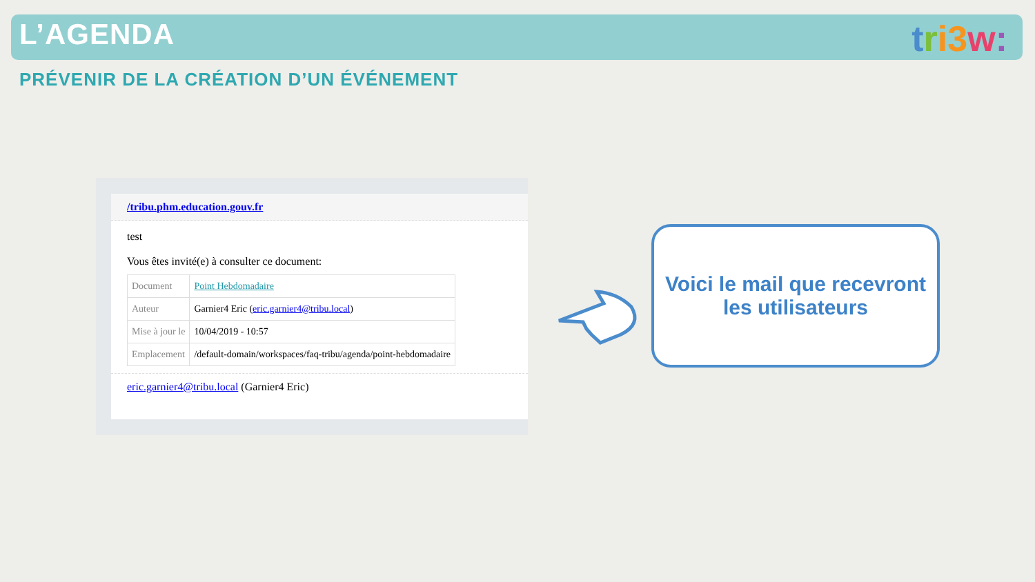L’AGENDA tri 3 w:
PRÉVENIR DE LA CRÉATION D’UN ÉVÉNEMENT
/tribu.phm.education.gouv.fr
test
Vous êtes invité(e) à consulter ce document:
| Document | Point Hebdomadaire |
| Auteur | Garnier4 Eric ( eric.garnier4@tribu.local ) |
| Mise à jour le | 10/04/2019 - 10:57 |
| Emplacement | /default-domain/workspaces/faq-tribu/agenda/point-hebdomadaire |
eric.garnier4@tribu.local (Garnier4 Eric)
Voici le mail que recevront
les utilisateurs